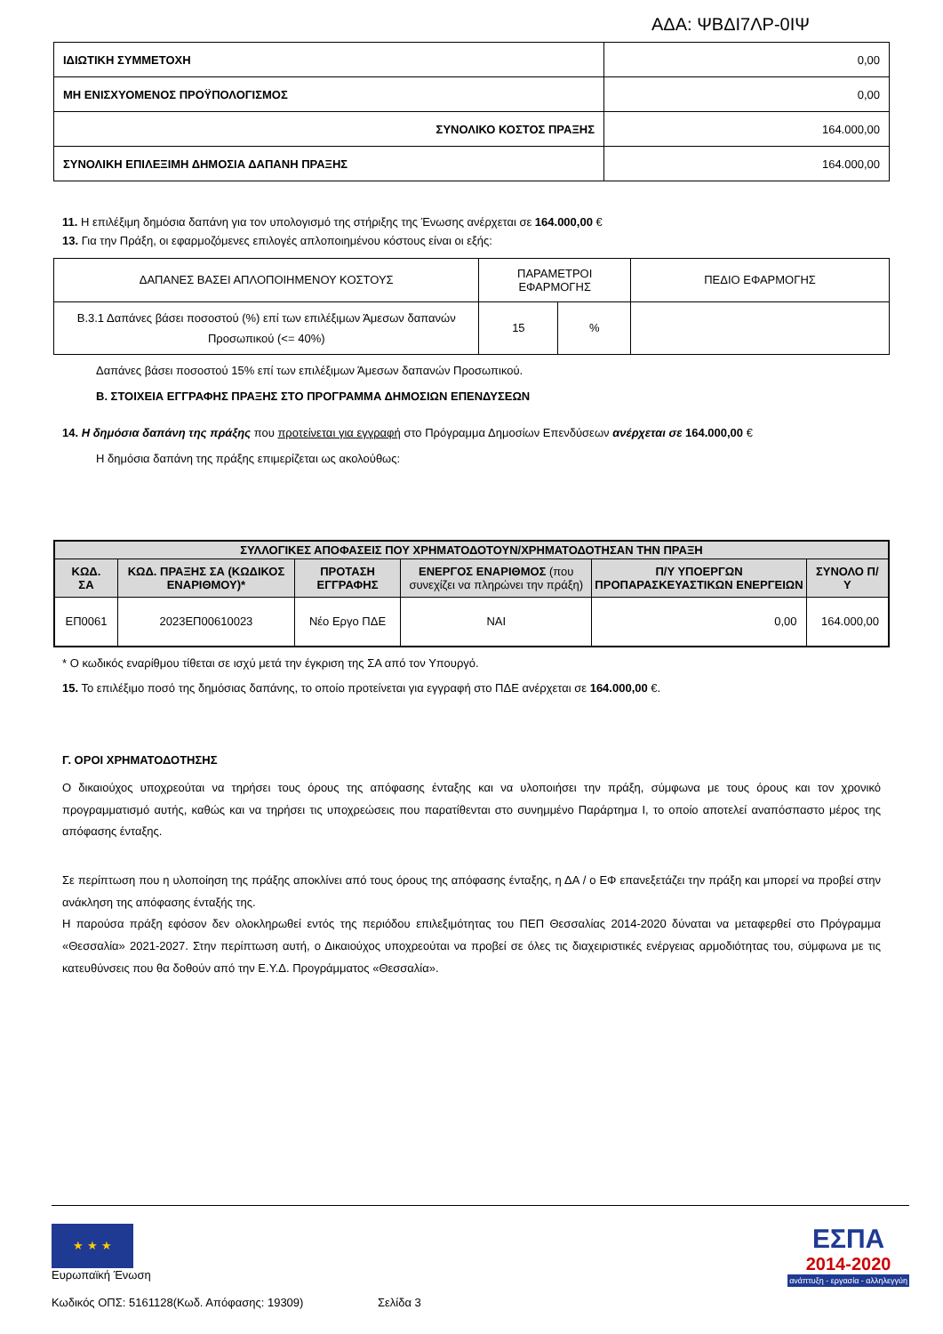ΑΔΑ: ΨΒΔΙ7ΛΡ-0ΙΨ
| ΙΔΙΩΤΙΚΗ ΣΥΜΜΕΤΟΧΗ | 0,00 |
| ΜΗ ΕΝΙΣΧΥΟΜΕΝΟΣ ΠΡΟΫΠΟΛΟΓΙΣΜΟΣ | 0,00 |
| ΣΥΝΟΛΙΚΟ ΚΟΣΤΟΣ ΠΡΑΞΗΣ | 164.000,00 |
| ΣΥΝΟΛΙΚΗ ΕΠΙΛΕΞΙΜΗ ΔΗΜΟΣΙΑ ΔΑΠΑΝΗ ΠΡΑΞΗΣ | 164.000,00 |
11. Η επιλέξιμη δημόσια δαπάνη για τον υπολογισμό της στήριξης της Ένωσης ανέρχεται σε 164.000,00 €
13. Για την Πράξη, οι εφαρμοζόμενες επιλογές απλοποιημένου κόστους είναι οι εξής:
| ΔΑΠΑΝΕΣ ΒΑΣΕΙ ΑΠΛΟΠΟΙΗΜΕΝΟΥ ΚΟΣΤΟΥΣ | ΠΑΡΑΜΕΤΡΟΙ ΕΦΑΡΜΟΓΗΣ | | ΠΕΔΙΟ ΕΦΑΡΜΟΓΗΣ |
| Β.3.1 Δαπάνες βάσει ποσοστού (%) επί των επιλέξιμων Άμεσων δαπανών Προσωπικού (<= 40%) | 15 | % | |
Δαπάνες βάσει ποσοστού 15% επί των επιλέξιμων Άμεσων δαπανών Προσωπικού.
Β. ΣΤΟΙΧΕΙΑ ΕΓΓΡΑΦΗΣ ΠΡΑΞΗΣ ΣΤΟ ΠΡΟΓΡΑΜΜΑ ΔΗΜΟΣΙΩΝ ΕΠΕΝΔΥΣΕΩΝ
14. Η δημόσια δαπάνη της πράξης που προτείνεται για εγγραφή στο Πρόγραμμα Δημοσίων Επενδύσεων ανέρχεται σε 164.000,00 €
Η δημόσια δαπάνη της πράξης επιμερίζεται ως ακολούθως:
| ΣΥΛΛΟΓΙΚΕΣ ΑΠΟΦΑΣΕΙΣ ΠΟΥ ΧΡΗΜΑΤΟΔΟΤΟΥΝ/ΧΡΗΜΑΤΟΔΟΤΗΣΑΝ ΤΗΝ ΠΡΑΞΗ | | | | | |
| --- | --- | --- | --- | --- | --- |
| ΚΩΔ. ΣΑ | ΚΩΔ. ΠΡΑΞΗΣ ΣΑ (ΚΩΔΙΚΟΣ ΕΝΑΡΙΘΜΟΥ)* | ΠΡΟΤΑΣΗ ΕΓΓΡΑΦΗΣ | ΕΝΕΡΓΟΣ ΕΝΑΡΙΘΜΟΣ (που συνεχίζει να πληρώνει την πράξη) | Π/Υ ΥΠΟΕΡΓΩΝ ΠΡΟΠΑΡΑΣΚΕΥΑΣΤΙΚΩΝ ΕΝΕΡΓΕΙΩΝ | ΣΥΝΟΛΟ Π/Υ |
| ΕΠ0061 | 2023ΕΠ00610023 | Νέο Εργο ΠΔΕ | ΝΑΙ | 0,00 | 164.000,00 |
* Ο κωδικός εναρίθμου τίθεται σε ισχύ μετά την έγκριση της ΣΑ από τον Υπουργό.
15. Το επιλέξιμο ποσό της δημόσιας δαπάνης, το οποίο προτείνεται για εγγραφή στο ΠΔΕ ανέρχεται σε 164.000,00 €.
Γ. ΟΡΟΙ ΧΡΗΜΑΤΟΔΟΤΗΣΗΣ
Ο δικαιούχος υποχρεούται να τηρήσει τους όρους της απόφασης ένταξης και να υλοποιήσει την πράξη, σύμφωνα με τους όρους και τον χρονικό προγραμματισμό αυτής, καθώς και να τηρήσει τις υποχρεώσεις που παρατίθενται στο συνημμένο Παράρτημα Ι, το οποίο αποτελεί αναπόσπαστο μέρος της απόφασης ένταξης.
Σε περίπτωση που η υλοποίηση της πράξης αποκλίνει από τους όρους της απόφασης ένταξης, η ΔΑ / ο ΕΦ επανεξετάζει την πράξη και μπορεί να προβεί στην ανάκληση της απόφασης ένταξής της.
Η παρούσα πράξη εφόσον δεν ολοκληρωθεί εντός της περιόδου επιλεξιμότητας του ΠΕΠ Θεσσαλίας 2014-2020 δύναται να μεταφερθεί στο Πρόγραμμα «Θεσσαλία» 2021-2027. Στην περίπτωση αυτή, ο Δικαιούχος υποχρεούται να προβεί σε όλες τις διαχειριστικές ενέργειας αρμοδιότητας του, σύμφωνα με τις κατευθύνσεις που θα δοθούν από την Ε.Υ.Δ. Προγράμματος «Θεσσαλία».
★ ★ ★
Ευρωπαϊκή Ένωση
ΕΣΠΑ
2014-2020
ανάπτυξη - εργασία - αλληλεγγύη
Κωδικός ΟΠΣ: 5161128(Κωδ. Απόφασης: 19309) Σελίδα 3